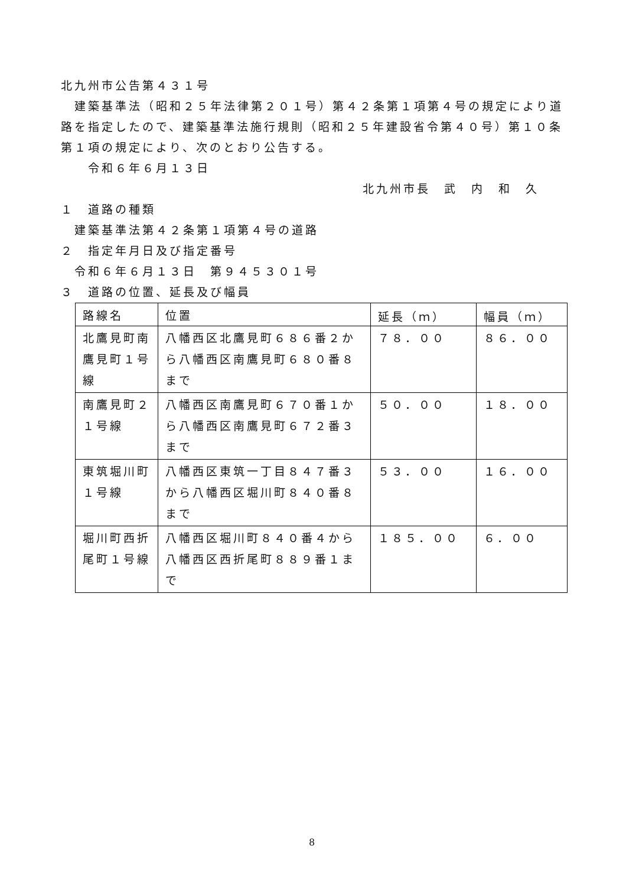北九州市公告第４３１号
　建築基準法（昭和２５年法律第２０１号）第４２条第１項第４号の規定により道路を指定したので、建築基準法施行規則（昭和２５年建設省令第４０号）第１０条第１項の規定により、次のとおり公告する。
　　令和６年６月１３日
北九州市長　武　内　和　久
１　道路の種類
　建築基準法第４２条第１項第４号の道路
２　指定年月日及び指定番号
　令和６年６月１３日　第９４５３０１号
３　道路の位置、延長及び幅員
| 路線名 | 位置 | 延長（ｍ） | 幅員（ｍ） |
| --- | --- | --- | --- |
| 北鷹見町南鷹見町１号線 | 八幡西区北鷹見町６８６番２から八幡西区南鷹見町６８０番８まで | ７８．００ | ８６．００ |
| 南鷹見町２１号線 | 八幡西区南鷹見町６７０番１から八幡西区南鷹見町６７２番３まで | ５０．００ | １８．００ |
| 東筑堀川町１号線 | 八幡西区東筑一丁目８４７番３から八幡西区堀川町８４０番８まで | ５３．００ | １６．００ |
| 堀川町西折尾町１号線 | 八幡西区堀川町８４０番４から八幡西区西折尾町８８９番１まで | １８５．００ | ６．００ |
8